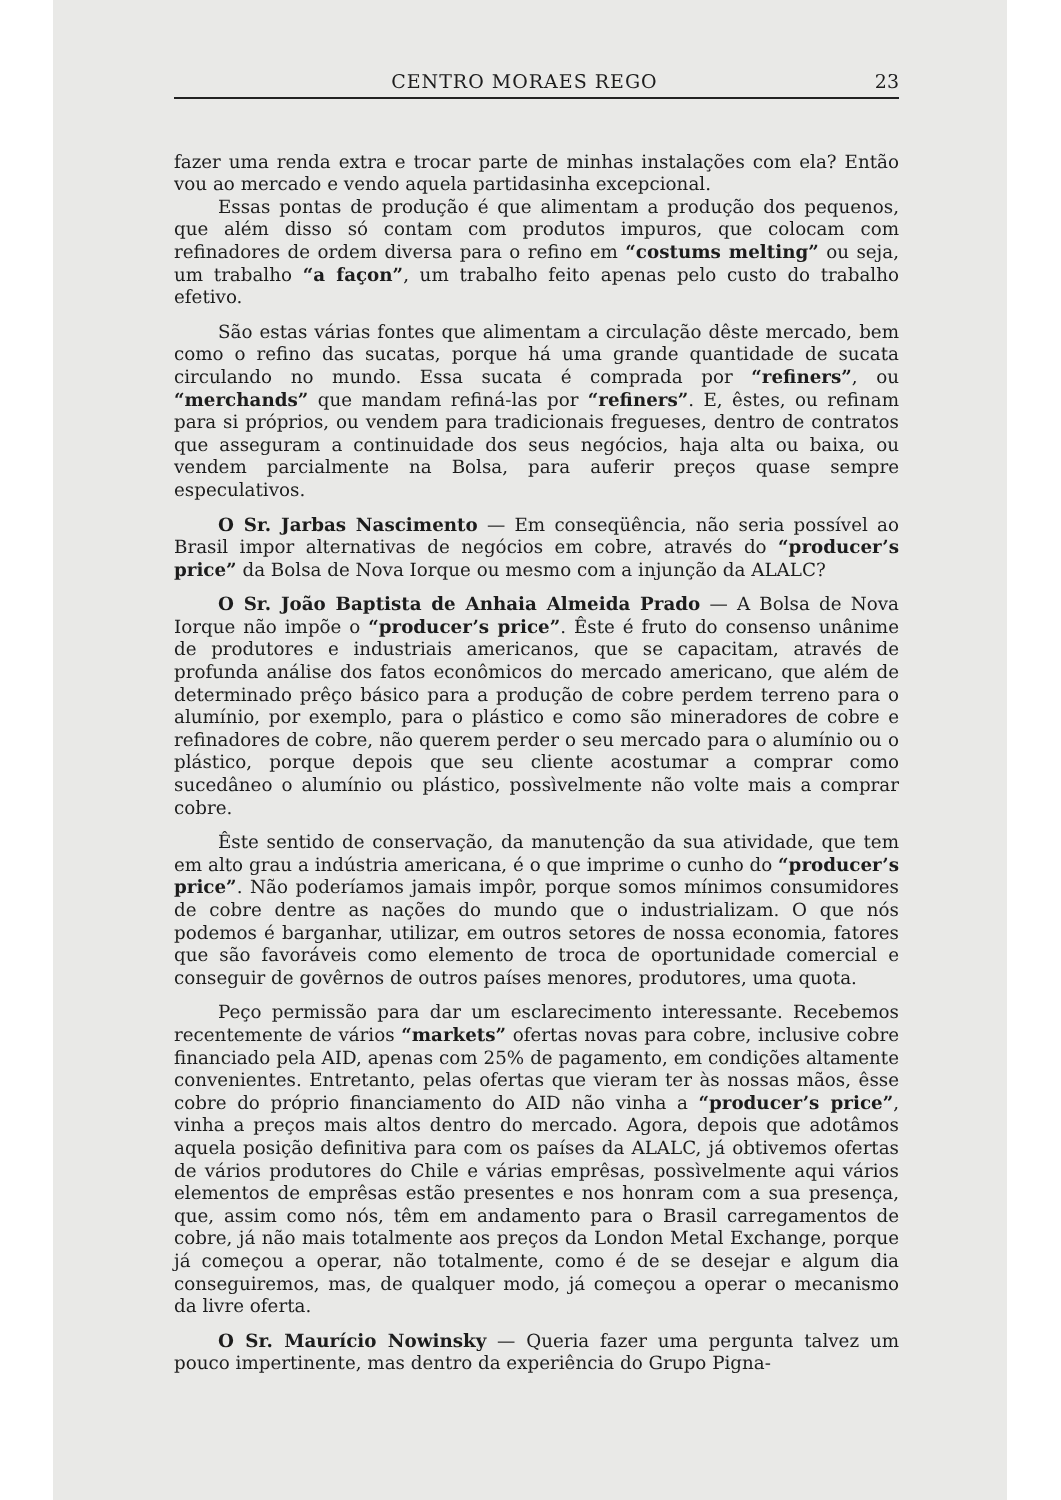CENTRO MORAES REGO 23
fazer uma renda extra e trocar parte de minhas instalações com ela? Então vou ao mercado e vendo aquela partidasinha excepcional.
Essas pontas de produção é que alimentam a produção dos pequenos, que além disso só contam com produtos impuros, que colocam com refinadores de ordem diversa para o refino em “costums melting” ou seja, um trabalho “a façon”, um trabalho feito apenas pelo custo do trabalho efetivo.
São estas várias fontes que alimentam a circulação dêste mercado, bem como o refino das sucatas, porque há uma grande quantidade de sucata circulando no mundo. Essa sucata é comprada por “refiners”, ou “merchands” que mandam refiná-las por “refiners”. E, êstes, ou refinam para si próprios, ou vendem para tradicionais fregueses, dentro de contratos que asseguram a continuidade dos seus negócios, haja alta ou baixa, ou vendem parcialmente na Bolsa, para auferir preços quase sempre especulativos.
O Sr. Jarbas Nascimento — Em conseqüência, não seria possível ao Brasil impor alternativas de negócios em cobre, através do “producer’s price” da Bolsa de Nova Iorque ou mesmo com a injunção da ALALC?
O Sr. João Baptista de Anhaia Almeida Prado — A Bolsa de Nova Iorque não impõe o “producer’s price”. Êste é fruto do consenso unânime de produtores e industriais americanos, que se capacitam, através de profunda análise dos fatos econômicos do mercado americano, que além de determinado prêço básico para a produção de cobre perdem terreno para o alumínio, por exemplo, para o plástico e como são mineradores de cobre e refinadores de cobre, não querem perder o seu mercado para o alumínio ou o plástico, porque depois que seu cliente acostumar a comprar como sucedâneo o alumínio ou plástico, possìvelmente não volte mais a comprar cobre.
Êste sentido de conservação, da manutenção da sua atividade, que tem em alto grau a indústria americana, é o que imprime o cunho do “producer’s price”. Não poderíamos jamais impôr, porque somos mínimos consumidores de cobre dentre as nações do mundo que o industrializam. O que nós podemos é barganhar, utilizar, em outros setores de nossa economia, fatores que são favoráveis como elemento de troca de oportunidade comercial e conseguir de govêrnos de outros países menores, produtores, uma quota.
Peço permissão para dar um esclarecimento interessante. Recebemos recentemente de vários “markets” ofertas novas para cobre, inclusive cobre financiado pela AID, apenas com 25% de pagamento, em condições altamente convenientes. Entretanto, pelas ofertas que vieram ter às nossas mãos, êsse cobre do próprio financiamento do AID não vinha a “producer’s price”, vinha a preços mais altos dentro do mercado. Agora, depois que adotâmos aquela posição definitiva para com os países da ALALC, já obtivemos ofertas de vários produtores do Chile e várias emprêsas, possìvelmente aqui vários elementos de emprêsas estão presentes e nos honram com a sua presença, que, assim como nós, têm em andamento para o Brasil carregamentos de cobre, já não mais totalmente aos preços da London Metal Exchange, porque já começou a operar, não totalmente, como é de se desejar e algum dia conseguiremos, mas, de qualquer modo, já começou a operar o mecanismo da livre oferta.
O Sr. Maurício Nowinsky — Queria fazer uma pergunta talvez um pouco impertinente, mas dentro da experiência do Grupo Pigna-